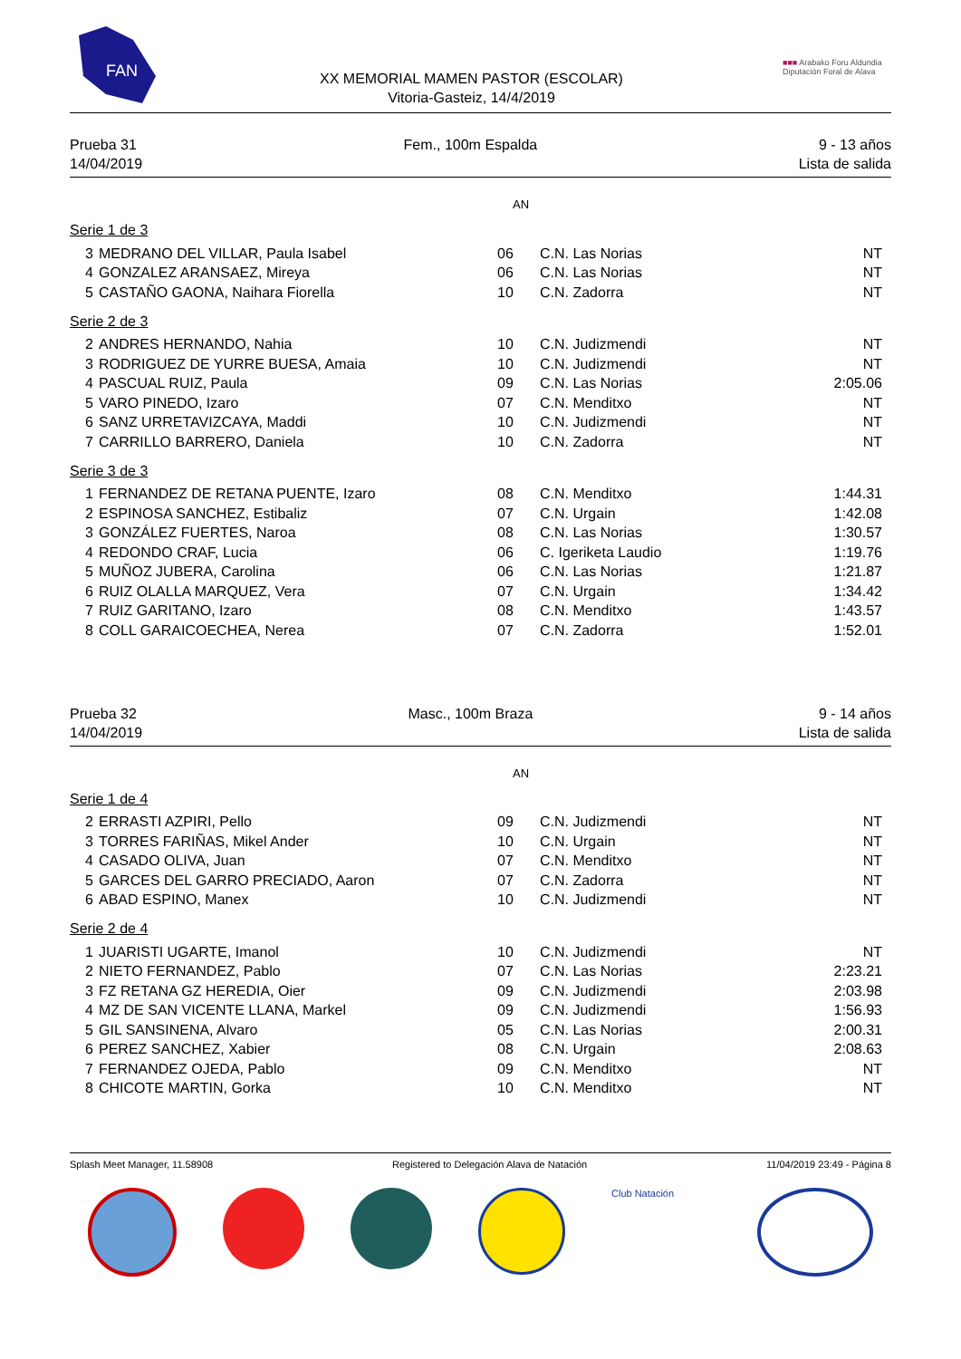FAN
XX MEMORIAL MAMEN PASTOR (ESCOLAR)
Vitoria-Gasteiz, 14/4/2019
■■■ Arabako Foru Aldundia
Diputación Foral de Alava
Prueba 31
14/04/2019
Fem., 100m Espalda 9 - 13 años
Lista de salida
AN
Serie 1 de 3
| 3 | MEDRANO DEL VILLAR, Paula Isabel | 06 | C.N. Las Norias | NT |
| 4 | GONZALEZ ARANSAEZ, Mireya | 06 | C.N. Las Norias | NT |
| 5 | CASTAÑO GAONA, Naihara Fiorella | 10 | C.N. Zadorra | NT |
Serie 2 de 3
| 2 | ANDRES HERNANDO, Nahia | 10 | C.N. Judizmendi | NT |
| 3 | RODRIGUEZ DE YURRE BUESA, Amaia | 10 | C.N. Judizmendi | NT |
| 4 | PASCUAL RUIZ, Paula | 09 | C.N. Las Norias | 2:05.06 |
| 5 | VARO PINEDO, Izaro | 07 | C.N. Menditxo | NT |
| 6 | SANZ URRETAVIZCAYA, Maddi | 10 | C.N. Judizmendi | NT |
| 7 | CARRILLO BARRERO, Daniela | 10 | C.N. Zadorra | NT |
Serie 3 de 3
| 1 | FERNANDEZ DE RETANA PUENTE, Izaro | 08 | C.N. Menditxo | 1:44.31 |
| 2 | ESPINOSA SANCHEZ, Estibaliz | 07 | C.N. Urgain | 1:42.08 |
| 3 | GONZÁLEZ FUERTES, Naroa | 08 | C.N. Las Norias | 1:30.57 |
| 4 | REDONDO CRAF, Lucia | 06 | C. Igeriketa Laudio | 1:19.76 |
| 5 | MUÑOZ JUBERA, Carolina | 06 | C.N. Las Norias | 1:21.87 |
| 6 | RUIZ OLALLA MARQUEZ, Vera | 07 | C.N. Urgain | 1:34.42 |
| 7 | RUIZ GARITANO, Izaro | 08 | C.N. Menditxo | 1:43.57 |
| 8 | COLL GARAICOECHEA, Nerea | 07 | C.N. Zadorra | 1:52.01 |
Prueba 32
14/04/2019
Masc., 100m Braza 9 - 14 años
Lista de salida
AN
Serie 1 de 4
| 2 | ERRASTI AZPIRI, Pello | 09 | C.N. Judizmendi | NT |
| 3 | TORRES FARIÑAS, Mikel Ander | 10 | C.N. Urgain | NT |
| 4 | CASADO OLIVA, Juan | 07 | C.N. Menditxo | NT |
| 5 | GARCES DEL GARRO PRECIADO, Aaron | 07 | C.N. Zadorra | NT |
| 6 | ABAD ESPINO, Manex | 10 | C.N. Judizmendi | NT |
Serie 2 de 4
| 1 | JUARISTI UGARTE, Imanol | 10 | C.N. Judizmendi | NT |
| 2 | NIETO FERNANDEZ, Pablo | 07 | C.N. Las Norias | 2:23.21 |
| 3 | FZ RETANA GZ HEREDIA, Oier | 09 | C.N. Judizmendi | 2:03.98 |
| 4 | MZ DE SAN VICENTE LLANA, Markel | 09 | C.N. Judizmendi | 1:56.93 |
| 5 | GIL SANSINENA, Alvaro | 05 | C.N. Las Norias | 2:00.31 |
| 6 | PEREZ SANCHEZ, Xabier | 08 | C.N. Urgain | 2:08.63 |
| 7 | FERNANDEZ OJEDA, Pablo | 09 | C.N. Menditxo | NT |
| 8 | CHICOTE MARTIN, Gorka | 10 | C.N. Menditxo | NT |
Splash Meet Manager, 11.58908 Registered to Delegación Alava de Natación 11/04/2019 23:49 - Página 8
Club Natación